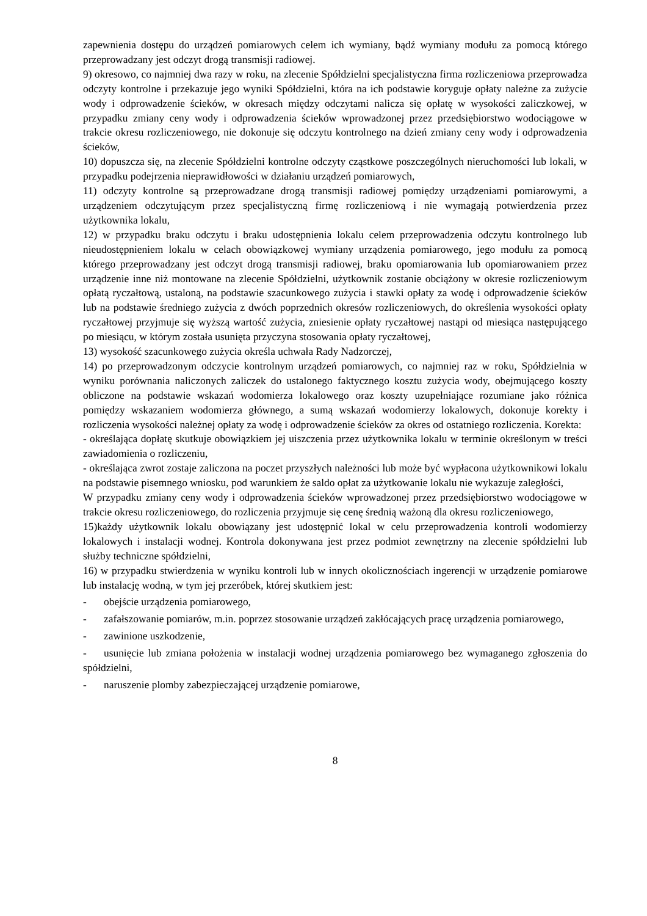zapewnienia dostępu do urządzeń pomiarowych celem ich wymiany, bądź wymiany modułu za pomocą którego przeprowadzany jest odczyt drogą transmisji radiowej.
9) okresowo, co najmniej dwa razy w roku, na zlecenie Spółdzielni specjalistyczna firma rozliczeniowa przeprowadza odczyty kontrolne i przekazuje jego wyniki Spółdzielni, która na ich podstawie koryguje opłaty należne za zużycie wody i odprowadzenie ścieków, w okresach między odczytami nalicza się opłatę w wysokości zaliczkowej, w przypadku zmiany ceny wody i odprowadzenia ścieków wprowadzonej przez przedsiębiorstwo wodociągowe w trakcie okresu rozliczeniowego, nie dokonuje się odczytu kontrolnego na dzień zmiany ceny wody i odprowadzenia ścieków,
10) dopuszcza się, na zlecenie Spółdzielni kontrolne odczyty cząstkowe poszczególnych nieruchomości lub lokali, w przypadku podejrzenia nieprawidłowości w działaniu urządzeń pomiarowych,
11) odczyty kontrolne są przeprowadzane drogą transmisji radiowej pomiędzy urządzeniami pomiarowymi, a urządzeniem odczytującym przez specjalistyczną firmę rozliczeniową i nie wymagają potwierdzenia przez użytkownika lokalu,
12) w przypadku braku odczytu i braku udostępnienia lokalu celem przeprowadzenia odczytu kontrolnego lub nieudostępnieniem lokalu w celach obowiązkowej wymiany urządzenia pomiarowego, jego modułu za pomocą którego przeprowadzany jest odczyt drogą transmisji radiowej, braku opomiarowania lub opomiarowaniem przez urządzenie inne niż montowane na zlecenie Spółdzielni, użytkownik zostanie obciążony w okresie rozliczeniowym opłatą ryczałtową, ustaloną, na podstawie szacunkowego zużycia i stawki opłaty za wodę i odprowadzenie ścieków lub na podstawie średniego zużycia z dwóch poprzednich okresów rozliczeniowych, do określenia wysokości opłaty ryczałtowej przyjmuje się wyższą wartość zużycia, zniesienie opłaty ryczałtowej nastąpi od miesiąca następującego po miesiącu, w którym została usunięta przyczyna stosowania opłaty ryczałtowej,
13) wysokość szacunkowego zużycia określa uchwała Rady Nadzorczej,
14) po przeprowadzonym odczycie kontrolnym urządzeń pomiarowych, co najmniej raz w roku, Spółdzielnia w wyniku porównania naliczonych zaliczek do ustalonego faktycznego kosztu zużycia wody, obejmującego koszty obliczone na podstawie wskazań wodomierza lokalowego oraz koszty uzupełniające rozumiane jako różnica pomiędzy wskazaniem wodomierza głównego, a sumą wskazań wodomierzy lokalowych, dokonuje korekty i rozliczenia wysokości należnej opłaty za wodę i odprowadzenie ścieków za okres od ostatniego rozliczenia. Korekta:
- określająca dopłatę skutkuje obowiązkiem jej uiszczenia przez użytkownika lokalu w terminie określonym w treści zawiadomienia o rozliczeniu,
- określająca zwrot zostaje zaliczona na poczet przyszłych należności lub może być wypłacona użytkownikowi lokalu na podstawie pisemnego wniosku, pod warunkiem że saldo opłat za użytkowanie lokalu nie wykazuje zaległości,
W przypadku zmiany ceny wody i odprowadzenia ścieków wprowadzonej przez przedsiębiorstwo wodociągowe w trakcie okresu rozliczeniowego, do rozliczenia przyjmuje się cenę średnią ważoną dla okresu rozliczeniowego,
15)każdy użytkownik lokalu obowiązany jest udostępnić lokal w celu przeprowadzenia kontroli wodomierzy lokalowych i instalacji wodnej. Kontrola dokonywana jest przez podmiot zewnętrzny na zlecenie spółdzielni lub służby techniczne spółdzielni,
16) w przypadku stwierdzenia w wyniku kontroli lub w innych okolicznościach ingerencji w urządzenie pomiarowe lub instalację wodną, w tym jej przeróbek, której skutkiem jest:
- obejście urządzenia pomiarowego,
- zafałszowanie pomiarów, m.in. poprzez stosowanie urządzeń zakłócających pracę urządzenia pomiarowego,
- zawinione uszkodzenie,
- usunięcie lub zmiana położenia w instalacji wodnej urządzenia pomiarowego bez wymaganego zgłoszenia do spółdzielni,
- naruszenie plomby zabezpieczającej urządzenie pomiarowe,
8